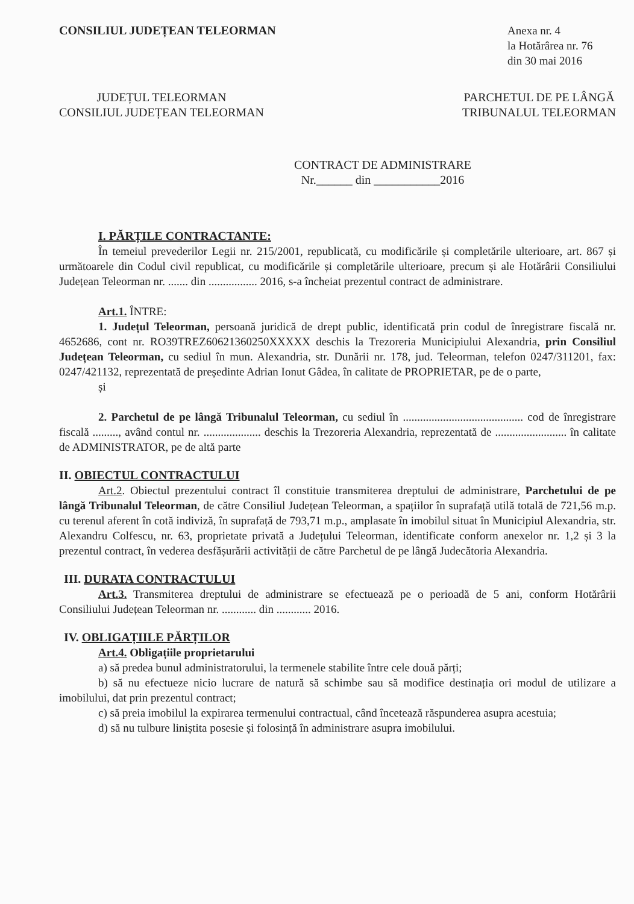CONSILIUL JUDEȚEAN TELEORMAN Anexa nr. 4
la Hotărârea nr. 76
din 30 mai 2016
JUDEȚUL TELEORMAN
CONSILIUL JUDEȚEAN TELEORMAN
PARCHETUL DE PE LÂNGĂ
TRIBUNALUL TELEORMAN
CONTRACT DE ADMINISTRARE
Nr.______ din ___________2016
I. PĂRȚILE CONTRACTANTE:
În temeiul prevederilor Legii nr. 215/2001, republicată, cu modificările și completările ulterioare, art. 867 și următoarele din Codul civil republicat, cu modificările și completările ulterioare, precum și ale Hotărârii Consiliului Județean Teleorman nr. ....... din ................. 2016, s-a încheiat prezentul contract de administrare.
Art.1. ÎNTRE:
1. Județul Teleorman, persoană juridică de drept public, identificată prin codul de înregistrare fiscală nr. 4652686, cont nr. RO39TREZ60621360250XXXXX deschis la Trezoreria Municipiului Alexandria, prin Consiliul Județean Teleorman, cu sediul în mun. Alexandria, str. Dunării nr. 178, jud. Teleorman, telefon 0247/311201, fax: 0247/421132, reprezentată de președinte Adrian Ionut Gâdea, în calitate de PROPRIETAR, pe de o parte,
și
2. Parchetul de pe lângă Tribunalul Teleorman, cu sediul în .......................................... cod de înregistrare fiscală ........., având contul nr. .................... deschis la Trezoreria Alexandria, reprezentată de ......................... în calitate de ADMINISTRATOR, pe de altă parte
II. OBIECTUL CONTRACTULUI
Art.2. Obiectul prezentului contract îl constituie transmiterea dreptului de administrare, Parchetului de pe lângă Tribunalul Teleorman, de către Consiliul Județean Teleorman, a spațiilor în suprafață utilă totală de 721,56 m.p. cu terenul aferent în cotă indiviză, în suprafață de 793,71 m.p., amplasate în imobilul situat în Municipiul Alexandria, str. Alexandru Colfescu, nr. 63, proprietate privată a Județului Teleorman, identificate conform anexelor nr. 1,2 și 3 la prezentul contract, în vederea desfășurării activității de către Parchetul de pe lângă Judecătoria Alexandria.
III. DURATA CONTRACTULUI
Art.3. Transmiterea dreptului de administrare se efectuează pe o perioadă de 5 ani, conform Hotărârii Consiliului Județean Teleorman nr. ............ din ............ 2016.
IV. OBLIGAȚIILE PĂRȚILOR
Art.4. Obligațiile proprietarului
a) să predea bunul administratorului, la termenele stabilite între cele două părți;
b) să nu efectueze nicio lucrare de natură să schimbe sau să modifice destinația ori modul de utilizare a imobilului, dat prin prezentul contract;
c) să preia imobilul la expirarea termenului contractual, când încetează răspunderea asupra acestuia;
d) să nu tulbure liniștita posesie și folosință în administrare asupra imobilului.